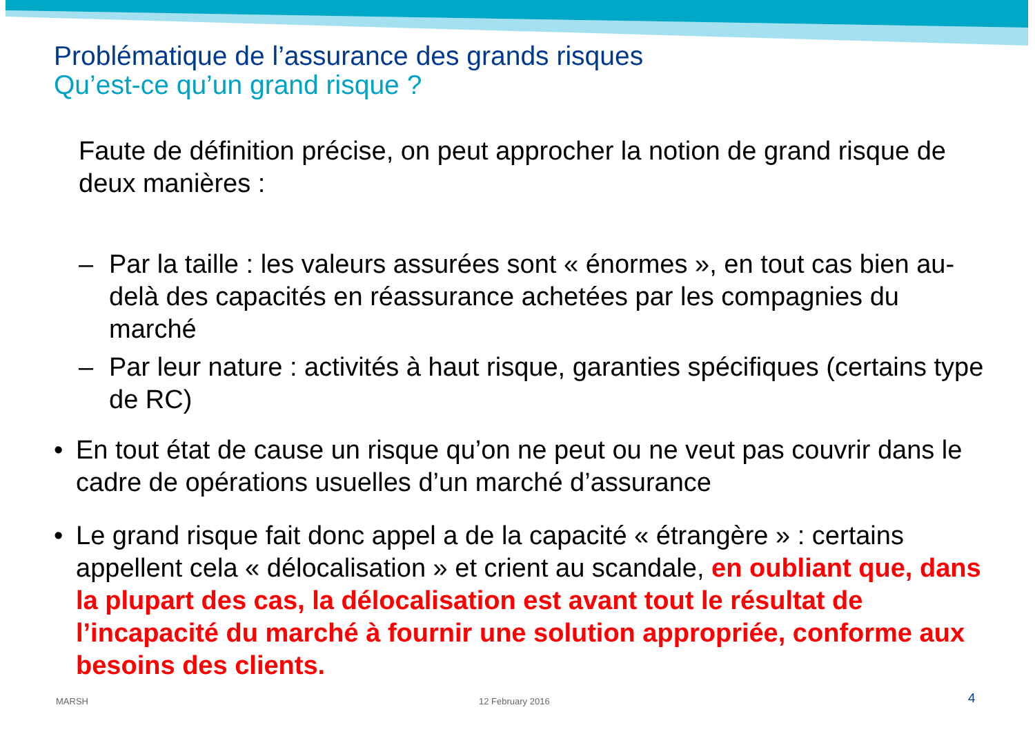Problématique de l’assurance des grands risques
Qu’est-ce qu’un grand risque ?
Faute de définition précise, on peut approcher la notion de grand risque de deux manières :
– Par la taille : les valeurs assurées sont « énormes », en tout cas bien au-delà des capacités en réassurance achetées par les compagnies du marché
– Par leur nature : activités à haut risque, garanties spécifiques (certains type de RC)
• En tout état de cause un risque qu’on ne peut ou ne veut pas couvrir dans le cadre de opérations usuelles d’un marché d’assurance
• Le grand risque fait donc appel a de la capacité « étrangère » : certains appellent cela « délocalisation » et crient au scandale, en oubliant que, dans la plupart des cas, la délocalisation est avant tout le résultat de l’incapacité du marché à fournir une solution appropriée, conforme aux besoins des clients.
MARSH 12 February 2016 4